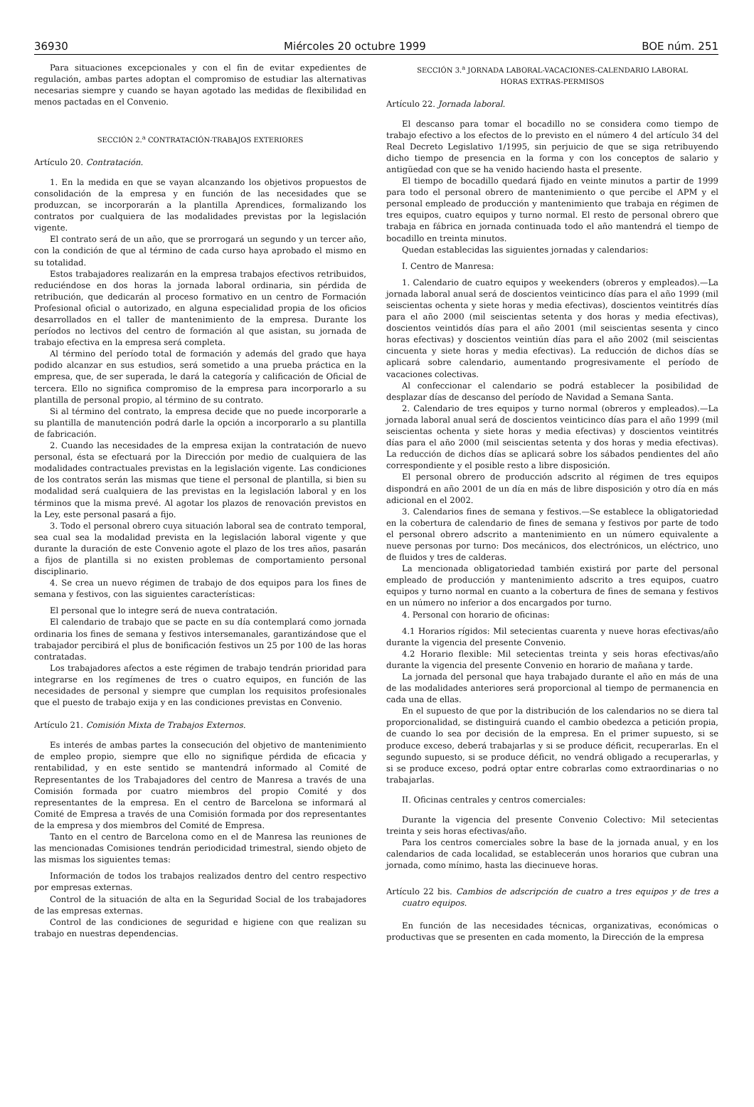36930 Miércoles 20 octubre 1999 BOE núm. 251
Para situaciones excepcionales y con el fin de evitar expedientes de regulación, ambas partes adoptan el compromiso de estudiar las alternativas necesarias siempre y cuando se hayan agotado las medidas de flexibilidad en menos pactadas en el Convenio.
SECCIÓN 2.<sup>a</sup> CONTRATACIÓN-TRABAJOS EXTERIORES
Artículo 20. Contratación.
1. En la medida en que se vayan alcanzando los objetivos propuestos de consolidación de la empresa y en función de las necesidades que se produzcan, se incorporarán a la plantilla Aprendices, formalizando los contratos por cualquiera de las modalidades previstas por la legislación vigente.
El contrato será de un año, que se prorrogará un segundo y un tercer año, con la condición de que al término de cada curso haya aprobado el mismo en su totalidad.
Estos trabajadores realizarán en la empresa trabajos efectivos retribuidos, reduciéndose en dos horas la jornada laboral ordinaria, sin pérdida de retribución, que dedicarán al proceso formativo en un centro de Formación Profesional oficial o autorizado, en alguna especialidad propia de los oficios desarrollados en el taller de mantenimiento de la empresa. Durante los períodos no lectivos del centro de formación al que asistan, su jornada de trabajo efectiva en la empresa será completa.
Al término del período total de formación y además del grado que haya podido alcanzar en sus estudios, será sometido a una prueba práctica en la empresa, que, de ser superada, le dará la categoría y calificación de Oficial de tercera. Ello no significa compromiso de la empresa para incorporarlo a su plantilla de personal propio, al término de su contrato.
Si al término del contrato, la empresa decide que no puede incorporarle a su plantilla de manutención podrá darle la opción a incorporarlo a su plantilla de fabricación.
2. Cuando las necesidades de la empresa exijan la contratación de nuevo personal, ésta se efectuará por la Dirección por medio de cualquiera de las modalidades contractuales previstas en la legislación vigente. Las condiciones de los contratos serán las mismas que tiene el personal de plantilla, si bien su modalidad será cualquiera de las previstas en la legislación laboral y en los términos que la misma prevé. Al agotar los plazos de renovación previstos en la Ley, este personal pasará a fijo.
3. Todo el personal obrero cuya situación laboral sea de contrato temporal, sea cual sea la modalidad prevista en la legislación laboral vigente y que durante la duración de este Convenio agote el plazo de los tres años, pasarán a fijos de plantilla si no existen problemas de comportamiento personal disciplinario.
4. Se crea un nuevo régimen de trabajo de dos equipos para los fines de semana y festivos, con las siguientes características:
El personal que lo integre será de nueva contratación.
El calendario de trabajo que se pacte en su día contemplará como jornada ordinaria los fines de semana y festivos intersemanales, garantizándose que el trabajador percibirá el plus de bonificación festivos un 25 por 100 de las horas contratadas.
Los trabajadores afectos a este régimen de trabajo tendrán prioridad para integrarse en los regímenes de tres o cuatro equipos, en función de las necesidades de personal y siempre que cumplan los requisitos profesionales que el puesto de trabajo exija y en las condiciones previstas en Convenio.
Artículo 21. Comisión Mixta de Trabajos Externos.
Es interés de ambas partes la consecución del objetivo de mantenimiento de empleo propio, siempre que ello no signifique pérdida de eficacia y rentabilidad, y en este sentido se mantendrá informado al Comité de Representantes de los Trabajadores del centro de Manresa a través de una Comisión formada por cuatro miembros del propio Comité y dos representantes de la empresa. En el centro de Barcelona se informará al Comité de Empresa a través de una Comisión formada por dos representantes de la empresa y dos miembros del Comité de Empresa.
Tanto en el centro de Barcelona como en el de Manresa las reuniones de las mencionadas Comisiones tendrán periodicidad trimestral, siendo objeto de las mismas los siguientes temas:
Información de todos los trabajos realizados dentro del centro respectivo por empresas externas.
Control de la situación de alta en la Seguridad Social de los trabajadores de las empresas externas.
Control de las condiciones de seguridad e higiene con que realizan su trabajo en nuestras dependencias.
SECCIÓN 3.<sup>a</sup> JORNADA LABORAL-VACACIONES-CALENDARIO LABORAL
HORAS EXTRAS-PERMISOS
Artículo 22. Jornada laboral.
El descanso para tomar el bocadillo no se considera como tiempo de trabajo efectivo a los efectos de lo previsto en el número 4 del artículo 34 del Real Decreto Legislativo 1/1995, sin perjuicio de que se siga retribuyendo dicho tiempo de presencia en la forma y con los conceptos de salario y antigüedad con que se ha venido haciendo hasta el presente.
El tiempo de bocadillo quedará fijado en veinte minutos a partir de 1999 para todo el personal obrero de mantenimiento o que percibe el APM y el personal empleado de producción y mantenimiento que trabaja en régimen de tres equipos, cuatro equipos y turno normal. El resto de personal obrero que trabaja en fábrica en jornada continuada todo el año mantendrá el tiempo de bocadillo en treinta minutos.
Quedan establecidas las siguientes jornadas y calendarios:
I. Centro de Manresa:
1. Calendario de cuatro equipos y weekenders (obreros y empleados).—La jornada laboral anual será de doscientos veinticinco días para el año 1999 (mil seiscientas ochenta y siete horas y media efectivas), doscientos veintitrés días para el año 2000 (mil seiscientas setenta y dos horas y media efectivas), doscientos veintidós días para el año 2001 (mil seiscientas sesenta y cinco horas efectivas) y doscientos veintiún días para el año 2002 (mil seiscientas cincuenta y siete horas y media efectivas). La reducción de dichos días se aplicará sobre calendario, aumentando progresivamente el período de vacaciones colectivas.
Al confeccionar el calendario se podrá establecer la posibilidad de desplazar días de descanso del período de Navidad a Semana Santa.
2. Calendario de tres equipos y turno normal (obreros y empleados).—La jornada laboral anual será de doscientos veinticinco días para el año 1999 (mil seiscientas ochenta y siete horas y media efectivas) y doscientos veintitrés días para el año 2000 (mil seiscientas setenta y dos horas y media efectivas). La reducción de dichos días se aplicará sobre los sábados pendientes del año correspondiente y el posible resto a libre disposición.
El personal obrero de producción adscrito al régimen de tres equipos dispondrá en año 2001 de un día en más de libre disposición y otro día en más adicional en el 2002.
3. Calendarios fines de semana y festivos.—Se establece la obligatoriedad en la cobertura de calendario de fines de semana y festivos por parte de todo el personal obrero adscrito a mantenimiento en un número equivalente a nueve personas por turno: Dos mecánicos, dos electrónicos, un eléctrico, uno de fluidos y tres de calderas.
La mencionada obligatoriedad también existirá por parte del personal empleado de producción y mantenimiento adscrito a tres equipos, cuatro equipos y turno normal en cuanto a la cobertura de fines de semana y festivos en un número no inferior a dos encargados por turno.
4. Personal con horario de oficinas:
4.1 Horarios rígidos: Mil setecientas cuarenta y nueve horas efectivas/año durante la vigencia del presente Convenio.
4.2 Horario flexible: Mil setecientas treinta y seis horas efectivas/año durante la vigencia del presente Convenio en horario de mañana y tarde.
La jornada del personal que haya trabajado durante el año en más de una de las modalidades anteriores será proporcional al tiempo de permanencia en cada una de ellas.
En el supuesto de que por la distribución de los calendarios no se diera tal proporcionalidad, se distinguirá cuando el cambio obedezca a petición propia, de cuando lo sea por decisión de la empresa. En el primer supuesto, si se produce exceso, deberá trabajarlas y si se produce déficit, recuperarlas. En el segundo supuesto, si se produce déficit, no vendrá obligado a recuperarlas, y si se produce exceso, podrá optar entre cobrarlas como extraordinarias o no trabajarlas.
II. Oficinas centrales y centros comerciales:
Durante la vigencia del presente Convenio Colectivo: Mil setecientas treinta y seis horas efectivas/año.
Para los centros comerciales sobre la base de la jornada anual, y en los calendarios de cada localidad, se establecerán unos horarios que cubran una jornada, como mínimo, hasta las diecinueve horas.
Artículo 22 bis. Cambios de adscripción de cuatro a tres equipos y de tres a cuatro equipos.
En función de las necesidades técnicas, organizativas, económicas o productivas que se presenten en cada momento, la Dirección de la empresa